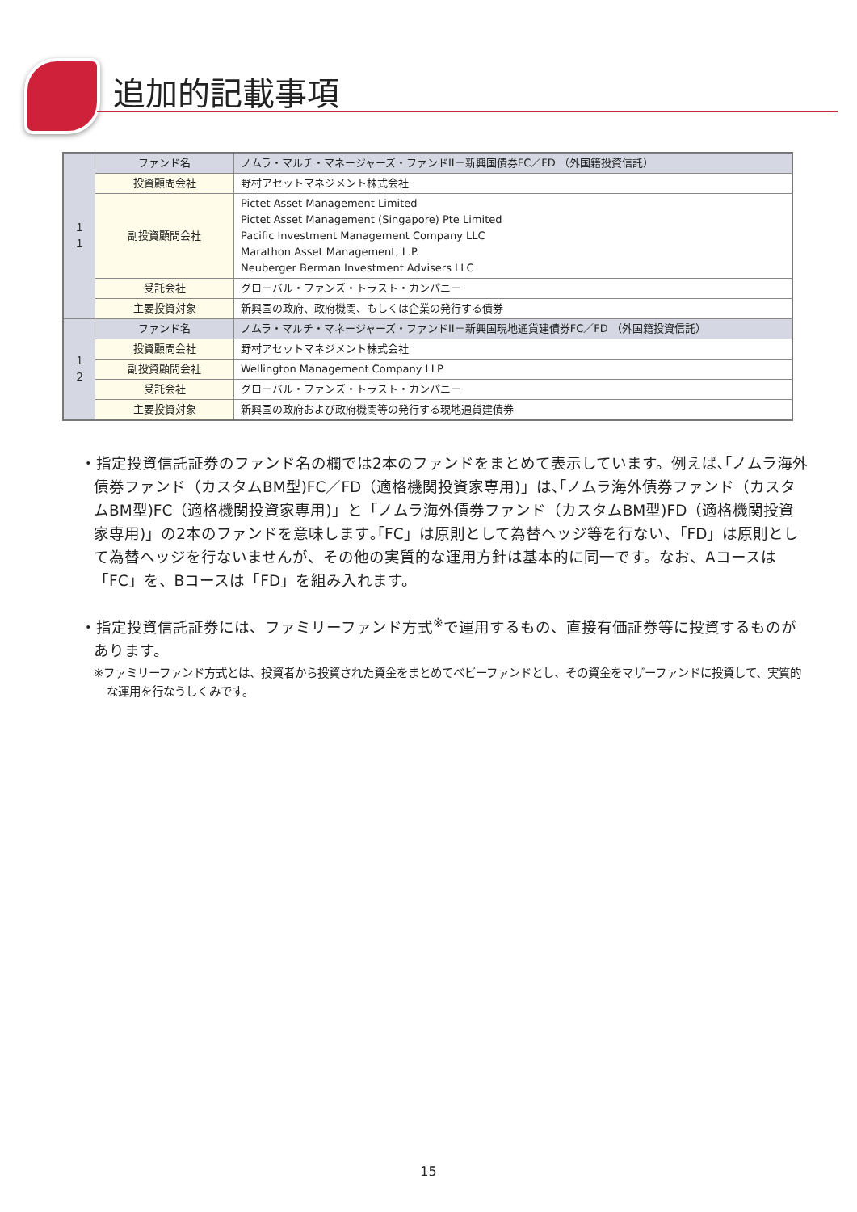追加的記載事項
| １１ | ファンド名 | ノムラ・マルチ・マネージャーズ・ファンドII－新興国債券FC／FD （外国籍投資信託） |
| | 投資顧問会社 | 野村アセットマネジメント株式会社 |
| | 副投資顧問会社 | Pictet Asset Management Limited Pictet Asset Management (Singapore) Pte Limited Pacific Investment Management Company LLC Marathon Asset Management, L.P. Neuberger Berman Investment Advisers LLC |
| | 受託会社 | グローバル・ファンズ・トラスト・カンパニー |
| | 主要投資対象 | 新興国の政府、政府機関、もしくは企業の発行する債券 |
| １２ | ファンド名 | ノムラ・マルチ・マネージャーズ・ファンドII－新興国現地通貨建債券FC／FD （外国籍投資信託） |
| | 投資顧問会社 | 野村アセットマネジメント株式会社 |
| | 副投資顧問会社 | Wellington Management Company LLP |
| | 受託会社 | グローバル・ファンズ・トラスト・カンパニー |
| | 主要投資対象 | 新興国の政府および政府機関等の発行する現地通貨建債券 |
・指定投資信託証券のファンド名の欄では2本のファンドをまとめて表示しています。例えば､｢ノムラ海外債券ファンド（カスタムBM型)FC／FD（適格機関投資家専用)」は､｢ノムラ海外債券ファンド（カスタムBM型)FC（適格機関投資家専用)」と「ノムラ海外債券ファンド（カスタムBM型)FD（適格機関投資家専用)」の2本のファンドを意味します｡｢FC」は原則として為替ヘッジ等を行ない、「FD」は原則として為替ヘッジを行ないませんが、その他の実質的な運用方針は基本的に同一です。なお、Aコースは「FC」を、Bコースは「FD」を組み入れます。
・指定投資信託証券には、ファミリーファンド方式<sup>※</sup>で運用するもの、直接有価証券等に投資するものがあります。
※ファミリーファンド方式とは、投資者から投資された資金をまとめてベビーファンドとし、その資金をマザーファンドに投資して、実質的な運用を行なうしくみです。
15